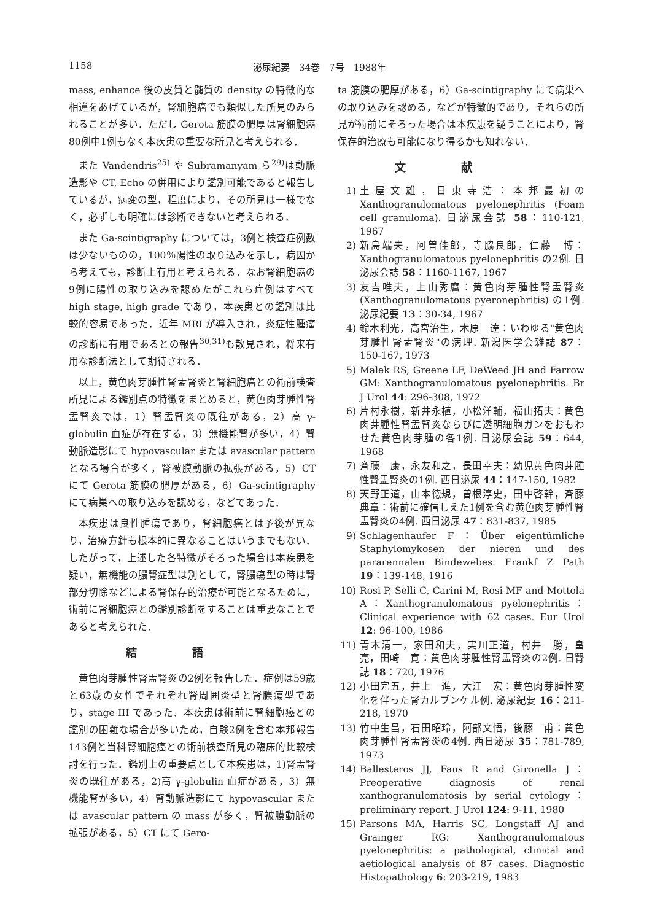1158 泌尿紀要　34巻　7号　1988年
mass, enhance 後の皮質と髄質の density の特徴的な相違をあげているが，腎細胞癌でも類似した所見のみられることが多い．ただし Gerota 筋膜の肥厚は腎細胞癌80例中1例もなく本疾患の重要な所見と考えられる．
また Vandendris<sup>25)</sup> や Subramanyam ら<sup>29)</sup>は動脈造影や CT, Echo の併用により鑑別可能であると報告しているが，病変の型，程度により，その所見は一様でなく，必ずしも明確には診断できないと考えられる．
また Ga-scintigraphy については，3例と検査症例数は少ないものの，100％陽性の取り込みを示し，病因から考えても，診断上有用と考えられる．なお腎細胞癌の9例に陽性の取り込みを認めたがこれら症例はすべて high stage, high grade であり，本疾患との鑑別は比較的容易であった．近年 MRI が導入され，炎症性腫瘤の診断に有用であるとの報告<sup>30,31)</sup>も散見され，将来有用な診断法として期待される．
以上，黄色肉芽腫性腎盂腎炎と腎細胞癌との術前検査所見による鑑別点の特徴をまとめると，黄色肉芽腫性腎盂腎炎では，1）腎盂腎炎の既往がある，2）高 γ-globulin 血症が存在する，3）無機能腎が多い，4）腎動脈造影にて hypovascular または avascular pattern となる場合が多く，腎被膜動脈の拡張がある，5）CT にて Gerota 筋膜の肥厚がある，6）Ga-scintigraphy にて病巣への取り込みを認める，などであった．
本疾患は良性腫瘍であり，腎細胞癌とは予後が異なり，治療方針も根本的に異なることはいうまでもない．したがって，上述した各特徴がそろった場合は本疾患を疑い，無機能の膿腎症型は別として，腎膿瘍型の時は腎部分切除などによる腎保存的治療が可能となるために，術前に腎細胞癌との鑑別診断をすることは重要なことであると考えられた．
結語
黄色肉芽腫性腎盂腎炎の2例を報告した．症例は59歳と63歳の女性でそれぞれ腎周囲炎型と腎膿瘍型であり，stage III であった．本疾患は術前に腎細胞癌との鑑別の困難な場合が多いため，自験2例を含む本邦報告143例と当科腎細胞癌との術前検査所見の臨床的比較検討を行った．鑑別上の重要点として本疾患は，1)腎盂腎炎の既往がある，2)高 γ-globulin 血症がある，3）無機能腎が多い，4）腎動脈造影にて hypovascular または avascular pattern の mass が多く，腎被膜動脈の拡張がある，5）CT にて Gero-
ta 筋膜の肥厚がある，6）Ga-scintigraphy にて病巣への取り込みを認める，などが特徴的であり，それらの所見が術前にそろった場合は本疾患を疑うことにより，腎保存的治療も可能になり得るかも知れない．
文献
1) 土屋文雄，日東寺浩：本邦最初の Xanthogranulomatous pyelonephritis (Foam cell granuloma). 日泌尿会誌 58：110-121, 1967
2) 新島端夫，阿曽佳郎，寺脇良郎，仁藤　博：Xanthogranulomatous pyelonephritis の2例. 日泌尿会誌 58：1160-1167, 1967
3) 友吉唯夫，上山秀麿：黄色肉芽腫性腎盂腎炎 (Xanthogranulomatous pyeronephritis) の1例. 泌尿紀要 13：30-34, 1967
4) 鈴木利光，高宮治生，木原　達：いわゆる"黄色肉芽腫性腎盂腎炎"の病理. 新潟医学会雑誌 87：150-167, 1973
5) Malek RS, Greene LF, DeWeed JH and Farrow GM: Xanthogranulomatous pyelonephritis. Br J Urol 44: 296-308, 1972
6) 片村永樹，新井永植，小松洋輔，福山拓夫：黄色肉芽腫性腎盂腎炎ならびに透明細胞ガンをおもわせた黄色肉芽腫の各1例. 日泌尿会誌 59：644, 1968
7) 斉藤　康，永友和之，長田幸夫：幼児黄色肉芽腫性腎盂腎炎の1例. 西日泌尿 44：147-150, 1982
8) 天野正道，山本徳規，曽根淳史，田中啓幹，斉藤典章：術前に確信しえた1例を含む黄色肉芽腫性腎盂腎炎の4例. 西日泌尿 47：831-837, 1985
9) Schlagenhaufer F：Über eigentümliche Staphylomykosen der nieren und des pararennalen Bindewebes. Frankf Z Path 19：139-148, 1916
10) Rosi P, Selli C, Carini M, Rosi MF and Mottola A：Xanthogranulomatous pyelonephritis：Clinical experience with 62 cases. Eur Urol 12: 96-100, 1986
11) 青木清一，家田和夫，実川正道，村井　勝，畠　亮，田崎　寛：黄色肉芽腫性腎盂腎炎の2例. 日腎誌 18：720, 1976
12) 小田完五，井上　進，大江　宏：黄色肉芽腫性変化を伴った腎カルブンケル例. 泌尿紀要 16：211-218, 1970
13) 竹中生昌，石田昭玲，阿部文悟，後藤　甫：黄色肉芽腫性腎盂腎炎の4例. 西日泌尿 35：781-789, 1973
14) Ballesteros JJ, Faus R and Gironella J：Preoperative diagnosis of renal xanthogranulomatosis by serial cytology：preliminary report. J Urol 124: 9-11, 1980
15) Parsons MA, Harris SC, Longstaff AJ and Grainger RG: Xanthogranulomatous pyelonephritis: a pathological, clinical and aetiological analysis of 87 cases. Diagnostic Histopathology 6: 203-219, 1983